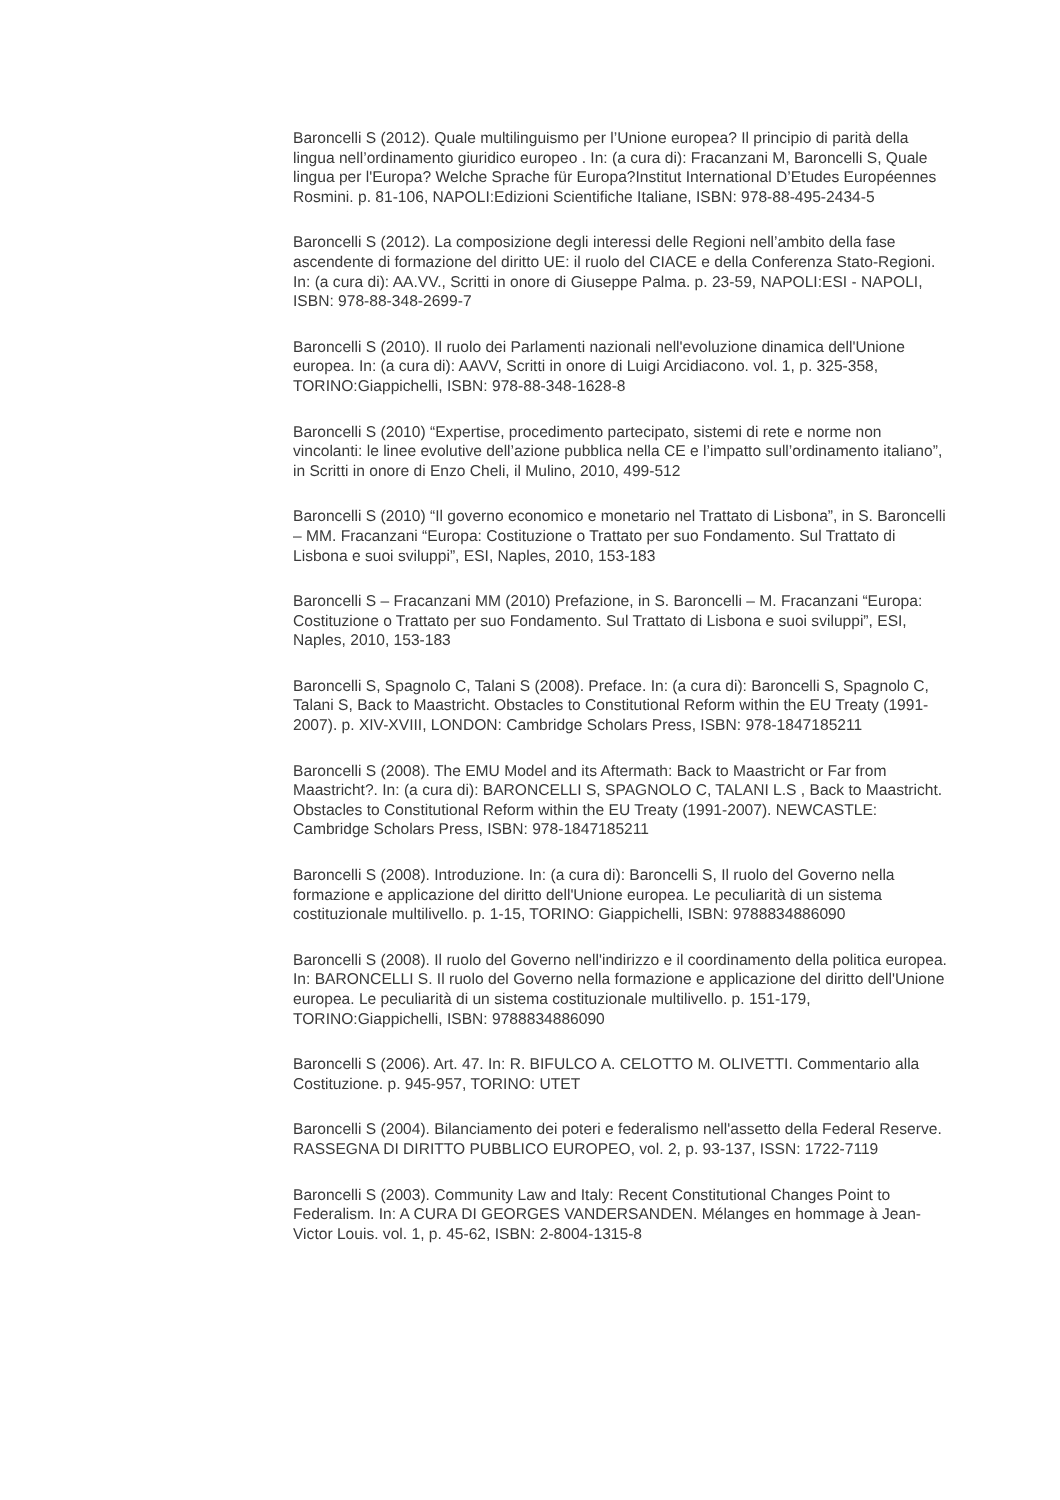Baroncelli S (2012). Quale multilinguismo per l’Unione europea? Il principio di parità della lingua nell’ordinamento giuridico europeo . In: (a cura di): Fracanzani M, Baroncelli S, Quale lingua per l'Europa? Welche Sprache für Europa?Institut International D’Etudes Européennes Rosmini. p. 81-106, NAPOLI:Edizioni Scientifiche Italiane, ISBN: 978-88-495-2434-5
Baroncelli S (2012). La composizione degli interessi delle Regioni nell’ambito della fase ascendente di formazione del diritto UE: il ruolo del CIACE e della Conferenza Stato-Regioni. In: (a cura di): AA.VV., Scritti in onore di Giuseppe Palma. p. 23-59, NAPOLI:ESI - NAPOLI, ISBN: 978-88-348-2699-7
Baroncelli S (2010). Il ruolo dei Parlamenti nazionali nell'evoluzione dinamica dell'Unione europea. In: (a cura di): AAVV, Scritti in onore di Luigi Arcidiacono. vol. 1, p. 325-358, TORINO:Giappichelli, ISBN: 978-88-348-1628-8
Baroncelli S (2010) “Expertise, procedimento partecipato, sistemi di rete e norme non vincolanti: le linee evolutive dell’azione pubblica nella CE e l’impatto sull’ordinamento italiano”, in Scritti in onore di Enzo Cheli, il Mulino, 2010, 499-512
Baroncelli S (2010) “Il governo economico e monetario nel Trattato di Lisbona”, in S. Baroncelli – MM. Fracanzani “Europa: Costituzione o Trattato per suo Fondamento. Sul Trattato di Lisbona e suoi sviluppi”, ESI, Naples, 2010, 153-183
Baroncelli S – Fracanzani MM (2010) Prefazione, in S. Baroncelli – M. Fracanzani “Europa: Costituzione o Trattato per suo Fondamento. Sul Trattato di Lisbona e suoi sviluppi”, ESI, Naples, 2010, 153-183
Baroncelli S, Spagnolo C, Talani S (2008). Preface. In: (a cura di): Baroncelli S, Spagnolo C, Talani S, Back to Maastricht. Obstacles to Constitutional Reform within the EU Treaty (1991-2007). p. XIV-XVIII, LONDON: Cambridge Scholars Press, ISBN: 978-1847185211
Baroncelli S (2008). The EMU Model and its Aftermath: Back to Maastricht or Far from Maastricht?. In: (a cura di): BARONCELLI S, SPAGNOLO C, TALANI L.S , Back to Maastricht. Obstacles to Constitutional Reform within the EU Treaty (1991-2007). NEWCASTLE: Cambridge Scholars Press, ISBN: 978-1847185211
Baroncelli S (2008). Introduzione. In: (a cura di): Baroncelli S, Il ruolo del Governo nella formazione e applicazione del diritto dell'Unione europea. Le peculiarità di un sistema costituzionale multilivello. p. 1-15, TORINO: Giappichelli, ISBN: 9788834886090
Baroncelli S (2008). Il ruolo del Governo nell'indirizzo e il coordinamento della politica europea. In: BARONCELLI S. Il ruolo del Governo nella formazione e applicazione del diritto dell'Unione europea. Le peculiarità di un sistema costituzionale multilivello. p. 151-179, TORINO:Giappichelli, ISBN: 9788834886090
Baroncelli S (2006). Art. 47. In: R. BIFULCO A. CELOTTO M. OLIVETTI. Commentario alla Costituzione. p. 945-957, TORINO: UTET
Baroncelli S (2004). Bilanciamento dei poteri e federalismo nell'assetto della Federal Reserve. RASSEGNA DI DIRITTO PUBBLICO EUROPEO, vol. 2, p. 93-137, ISSN: 1722-7119
Baroncelli S (2003). Community Law and Italy: Recent Constitutional Changes Point to Federalism. In: A CURA DI GEORGES VANDERSANDEN. Mélanges en hommage à Jean-Victor Louis. vol. 1, p. 45-62, ISBN: 2-8004-1315-8